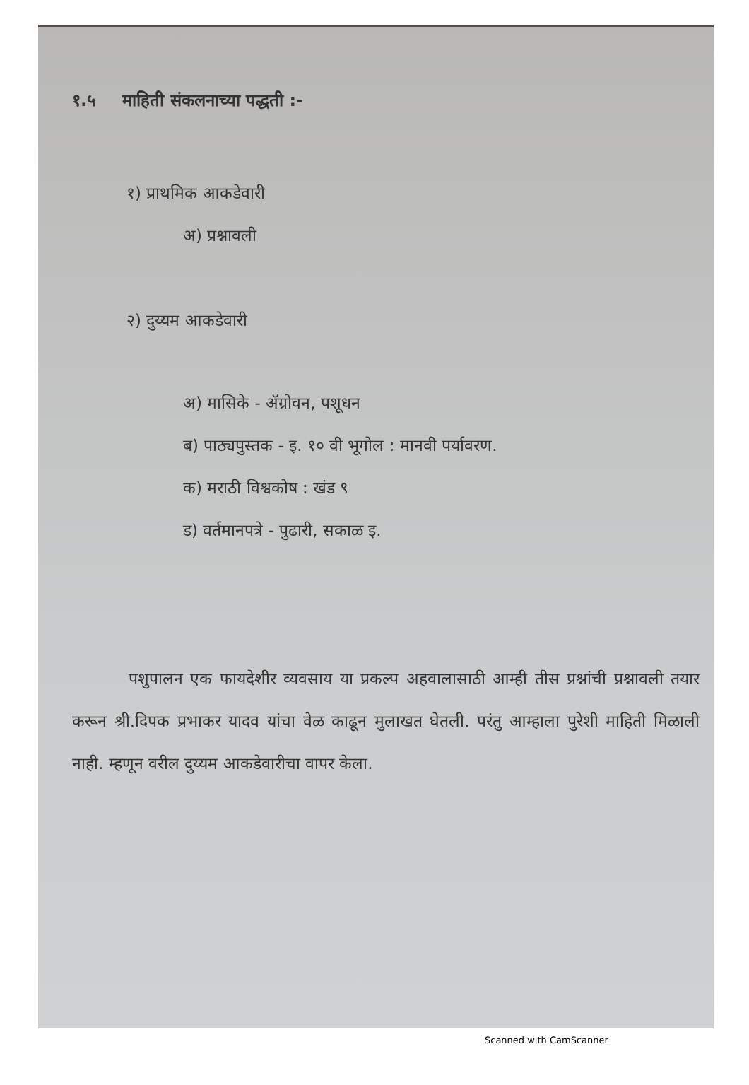१.५ माहिती संकलनाच्या पद्धती :-
१) प्राथमिक आकडेवारी
अ) प्रश्नावली
२) दुय्यम आकडेवारी
अ) मासिके - ॲग्रोवन, पशूधन
ब) पाठ्यपुस्तक - इ. १० वी भूगोल : मानवी पर्यावरण.
क) मराठी विश्वकोष : खंड ९
ड) वर्तमानपत्रे - पुढारी, सकाळ इ.
पशुपालन एक फायदेशीर व्यवसाय या प्रकल्प अहवालासाठी आम्ही तीस प्रश्नांची प्रश्नावली तयार करून श्री.दिपक प्रभाकर यादव यांचा वेळ काढून मुलाखत घेतली. परंतु आम्हाला पुरेशी माहिती मिळाली नाही. म्हणून वरील दुय्यम आकडेवारीचा वापर केला.
Scanned with CamScanner